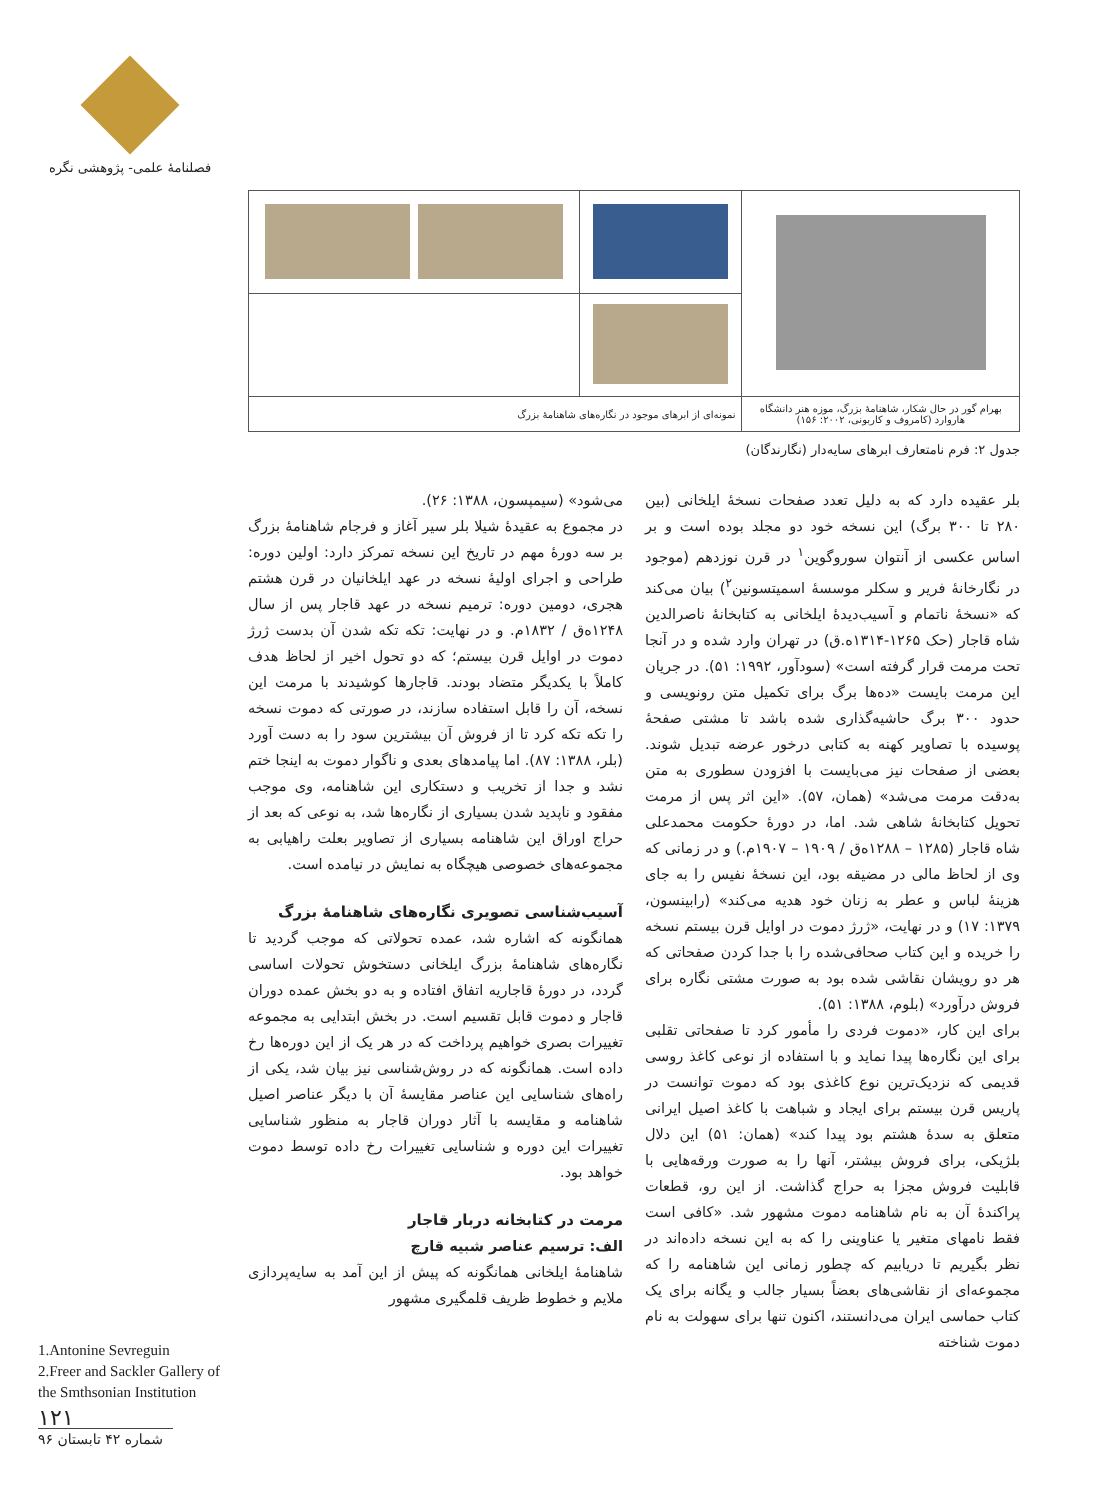فصلنامهٔ علمی- پژوهشی نگره
| بهرام گور در حال شکار، شاهنامهٔ بزرگ، موزه هنر دانشگاه هاروارد (کامروف و کاربونی، ۲۰۰۲: ۱۵۶) | نمونه‌ای از ابرهای موجود در نگاره‌های شاهنامهٔ بزرگ | |
جدول ۲: فرم نامتعارف ابرهای سایه‌دار (نگارندگان)
بلر عقیده دارد که به دلیل تعدد صفحات نسخهٔ ایلخانی (بین ۲۸۰ تا ۳۰۰ برگ) این نسخه خود دو مجلد بوده است و بر اساس عکسی از آنتوان سوروگوین<sup>۱</sup> در قرن نوزدهم (موجود در نگارخانهٔ فریر و سکلر موسسهٔ اسمیتسونین<sup>۲</sup>) بیان می‌کند که «نسخهٔ ناتمام و آسیب‌دیدهٔ ایلخانی به کتابخانهٔ ناصرالدین شاه قاجار (حک ۱۲۶۵-۱۳۱۴ه.ق) در تهران وارد شده و در آنجا تحت مرمت قرار گرفته است» (سودآور، ۱۹۹۲: ۵۱). در جریان این مرمت بایست «ده‌ها برگ برای تکمیل متن رونویسی و حدود ۳۰۰ برگ حاشیه‌گذاری شده باشد تا مشتی صفحهٔ پوسیده با تصاویر کهنه به کتابی درخور عرضه تبدیل شوند. بعضی از صفحات نیز می‌بایست با افزودن سطوری به متن به‌دقت مرمت می‌شد» (همان، ۵۷). «این اثر پس از مرمت تحویل کتابخانهٔ شاهی شد. اما، در دورهٔ حکومت محمدعلی شاه قاجار (۱۲۸۵ – ۱۲۸۸ه‌ق / ۱۹۰۹ – ۱۹۰۷م.) و در زمانی که وی از لحاظ مالی در مضیقه بود، این نسخهٔ نفیس را به جای هزینهٔ لباس و عطر به زنان خود هدیه می‌کند» (رابینسون، ۱۳۷۹: ۱۷) و در نهایت، «ژرژ دموت در اوایل قرن بیستم نسخه را خریده و این کتاب صحافی‌شده را با جدا کردن صفحاتی که هر دو رویشان نقاشی شده بود به صورت مشتی نگاره برای فروش درآورد» (بلوم، ۱۳۸۸: ۵۱).
برای این کار، «دموت فردی را مأمور کرد تا صفحاتی تقلبی برای این نگاره‌ها پیدا نماید و با استفاده از نوعی کاغذ روسی قدیمی که نزدیک‌ترین نوع کاغذی بود که دموت توانست در پاریس قرن بیستم برای ایجاد و شباهت با کاغذ اصیل ایرانی متعلق به سدهٔ هشتم بود پیدا کند» (همان: ۵۱) این دلال بلژیکی، برای فروش بیشتر، آنها را به صورت ورقه‌هایی با قابلیت فروش مجزا به حراج گذاشت. از این رو، قطعات پراکندهٔ آن به نام شاهنامه دموت مشهور شد. «کافی است فقط نامهای متغیر یا عناوینی را که به این نسخه داده‌اند در نظر بگیریم تا دریابیم که چطور زمانی این شاهنامه را که مجموعه‌ای از نقاشی‌های بعضاً بسیار جالب و یگانه برای یک کتاب حماسی ایران می‌دانستند، اکنون تنها برای سهولت به نام دموت شناخته
می‌شود» (سیمپسون، ۱۳۸۸: ۲۶).
در مجموع به عقیدهٔ شیلا بلر سیر آغاز و فرجام شاهنامهٔ بزرگ بر سه دورهٔ مهم در تاریخ این نسخه تمرکز دارد: اولین دوره: طراحی و اجرای اولیهٔ نسخه در عهد ایلخانیان در قرن هشتم هجری، دومین دوره: ترمیم نسخه در عهد قاجار پس از سال ۱۲۴۸ه‌ق / ۱۸۳۲م. و در نهایت: تکه تکه شدن آن بدست ژرژ دموت در اوایل قرن بیستم؛ که دو تحول اخیر از لحاظ هدف کاملاً با یکدیگر متضاد بودند. قاجارها کوشیدند با مرمت این نسخه، آن را قابل استفاده سازند، در صورتی که دموت نسخه را تکه تکه کرد تا از فروش آن بیشترین سود را به دست آورد (بلر، ۱۳۸۸: ۸۷). اما پیامدهای بعدی و ناگوار دموت به اینجا ختم نشد و جدا از تخریب و دستکاری این شاهنامه، وی موجب مفقود و ناپدید شدن بسیاری از نگاره‌ها شد، به نوعی که بعد از حراج اوراق این شاهنامه بسیاری از تصاویر بعلت راهیابی به مجموعه‌های خصوصی هیچگاه به نمایش در نیامده است.
آسیب‌شناسی تصویری نگاره‌های شاهنامهٔ بزرگ
همانگونه که اشاره شد، عمده تحولاتی که موجب گردید تا نگاره‌های شاهنامهٔ بزرگ ایلخانی دستخوش تحولات اساسی گردد، در دورهٔ قاجاریه اتفاق افتاده و به دو بخش عمده دوران قاجار و دموت قابل تقسیم است. در بخش ابتدایی به مجموعه تغییرات بصری خواهیم پرداخت که در هر یک از این دوره‌ها رخ داده است. همانگونه که در روش‌شناسی نیز بیان شد، یکی از راه‌های شناسایی این عناصر مقایسهٔ آن با دیگر عناصر اصیل شاهنامه و مقایسه با آثار دوران قاجار به منظور شناسایی تغییرات این دوره و شناسایی تغییرات رخ داده توسط دموت خواهد بود.
مرمت در کتابخانه دربار قاجار
الف: ترسیم عناصر شبیه قارچ
شاهنامهٔ ایلخانی همانگونه که پیش از این آمد به سایه‌پردازی ملایم و خطوط ظریف قلمگیری مشهور
1.Antonine Sevreguin
2.Freer and Sackler Gallery of
the Smthsonian Institution
۱۲۱
شماره ۴۲ تابستان ۹۶